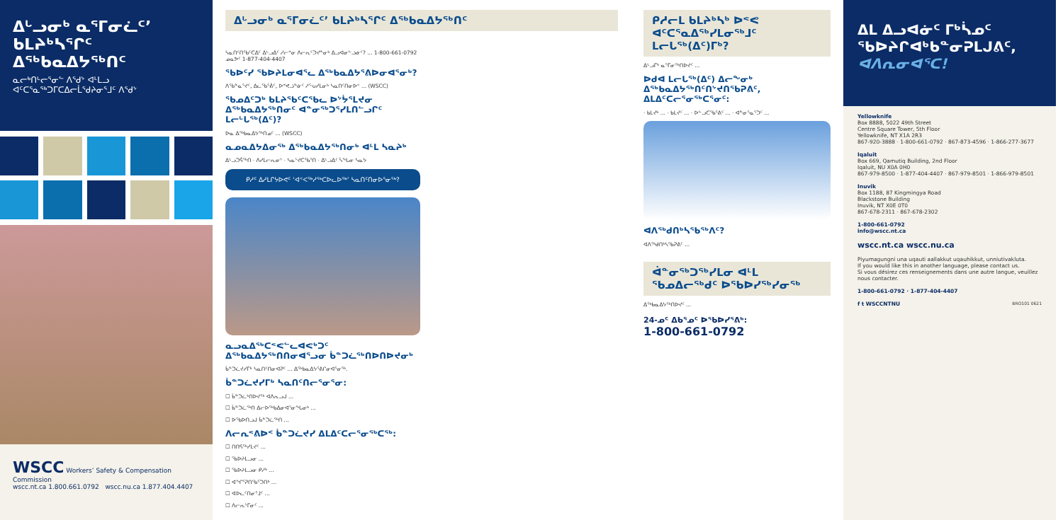ᐃᒡᓗᓂᒃ ᓇᕐᒥᓂᓛᑦ’ ᑲᒪᔨᒃᓴᕐᒋᑦ ᐃᖅᑲᓇᐃᔭᖅᑎᑦ
ᓇᓕᒃᑎᒡᓕᕐᓂᓪ ᐱᖁᔾ ᐊᒻᒪᓗ ᐊᑦᑕᕐᓇᖅᑐᒥᑕᐃᓕᒫᖁᔨᓂᕐᒧᑦ ᐱᖁᔾ
WSCC Workers’ Safety & Compensation Commission
wscc.nt.ca 1.800.661.0792 wscc.nu.ca 1.877.404.4407
ᐃᒡᓗᓂᒃ ᓇᕐᒥᓂᓛᑦ’ ᑲᒪᔨᒃᓴᕐᒋᑦ ᐃᖅᑲᓇᐃᔭᖅᑎᑦ
ᓴᓇᑎᑦᑎᖃᑦᑕᐃᑦ ᐃᒡᓗᐃᑦ ᓱᓕᕝᓂ ᐱᓕᕆᑦᑐᔪᓐᓂᒃ ᐃᓗᐊᓂᓪᓘᓃᑦ? ... 1-800-661-0792 ᓄᓇᕗᑦ 1-877-404-4407
ᖃᐅᑦᓯ ᖃᐅᔨᒪᓂᐊᕐᓚ ᐃᖅᑲᓇᐃᔭᕐᕕᐅᓂᐊᕐᓂᒃ?
ᐱᖃᓐᓇᕐᔪᑦ, ᐃᓚᖃᕐᕖᑦ, ᐅᕝᕙᓘᓐᓃᑦ ᓱᕐᕃᓯᒪᓂᒃ ᓴᓇᑎᑦᑎᓂᐅᑉ ... (WSCC)
ᖃᓄᐃᑦᑐᒃ ᑲᒪᔨᖃᑦᑕᖃᓚ ᐅᔾᔮᕐᒪᔪᓂ ᐃᖅᑲᓇᐃᔭᖅᑎᓂᑦ ᐊᓐᓂᖅᑐᕐᓯᒪᑎᓪᓗᒋᑦ ᒪᓕᒡᒐᖅ(ᐃᑦ)?
ᐅᓇ ᐃᖅᑲᓇᐃᔭᖅᑎᓄᑦ ... (WSCC)
ᓇᓄᓇᐃᔭᐃᓂᖅ ᐃᖅᑲᓇᐃᔭᖅᑎᓂᒃ ᐊᒻᒪ ᓴᓇᔨᒃ
ᐃᒡᓗᑐᕌᖅᑎ · ᐱᓯᒪᓕᕆᓂᔾ · ᓴᓇᔾᔪᑕᖃᕐᑎ · ᐃᒡᓗᐃᑦ ᓵᖓᓂ ᓴᓇᔭ
ᑭᓱᑦ ᐃᓱᒪᒋᔭᐅᕙᑦ ‘ᐊᑉᐸᖅᓱᖅᑕᐅᓚᐅᖅ’ ᓴᓇᑎᑦᑎᓂᐅᕐᓂᖅ?
ᓇᓗᓇᐃᖅᑕᕝᕙᓪᓚᐊᕙᒃᑐᑦ ᐃᖅᑲᓇᐃᔭᖅᑎᑎᓂᐊᕐᓗᓂ ᑳᓐᑐᓛᖅᑎᐅᑎᐅᔪᓂᒃ
ᑳᓐᑐᓛᔪᓯᒥᒃ ᓴᓇᑎᑦᑎᓂᐊᕈᑦ ... ᐃᖅᑲᓇᐃᔭᕐᕕᒋᓂᐊᕐᓂᖅ.
ᑳᓐᑐᓛᔪᓯᒥᒃ ᓴᓇᑎᑦᑎᓕᕐᓂᕐᓂ:
☐ ᑳᓐᑐᓛᒃᑎᐅᔪᖅ ᐊᐱᕆᓗᒍ ...
☐ ᑳᓐᑐᓛᖅᑎ ᐃᓕᐅᖅᑲᐃᓂᐊᕐᓂᖓᓂᒃ ...
☐ ᐅᖃᐅᑎᓗᒍ ᑳᓐᑐᓛᖅᑎ ...
ᐱᓕᕆᕝᕕᐅᑉ ᑳᓐᑐᓛᔪᓯ ᐃᒪᐃᑦᑕᓕᕐᓂᖅᑕᖅ:
☐ ᑎᑎᕋᖅᓯᒪᔪᑦ ...
☐ ᖃᐅᔨᒪᓗᓂ ...
☐ ᖃᐅᔨᒪᓗᓂ ᑭᓱᒃ ...
☐ ᐊᖏᕐᕈᑎᖃᕐᑐᑎᒃ ...
☐ ᐊᐅᓚᑦᑎᓂᕐᒧᑦ ...
☐ ᐱᓕᕆᔾᒥᓂᑦ ...
ᑭᓱᓕᒪ ᑲᒪᔨᒃᓴᒃ ᐅᕝᕙ ᐊᑦᑕᕐᓇᐃᖅᓯᒪᓂᖅᒧᑦ ᒪᓕᒐᖅ(ᐃᑦ)ᒥᒃ?
ᐃᒡᓗᒥᒃ ᓇᕐᒥᓂᖅᑎᐅᔪᑦ ...
ᐅᑯᐊ ᒪᓕᒐᖅ(ᐃᑦ) ᐃᓕᖕᓂᒃ ᐃᖅᑲᓇᐃᔭᖅᑎᑦᑎᔾᔪᑎᖃᕈᕕᑦ, ᐃᒪᐃᑦᑕᓕᕐᓂᖅᑕᕐᓂᑦ:
· ᑲᒪᔪᒃ ... · ᑲᒪᔪᑦ ... · ᐅᓪᓗᑕᖃᕐᕕᑦ ... · ᐊᓐᓂᕐᓇᕐᑐᑦ ...
ᐊᐱᖅᑯᑎᒃᓴᖃᖅᐱᑦ?
ᐊᐱᖅᑯᑎᒃᓴᖃᕈᕕᑦ ...
ᐋᓐᓂᖅᑐᖅᓯᒪᓂ ᐊᒻᒪ ᖃᓄᐃᓕᖅᑯᑦ ᐅᖃᐅᓯᖅᓯᓂᖅ
ᐃᖅᑲᓇᐃᔭᖅᑎᐅᔪᑦ ...
24-ᓄᑦ ᐃᑲᕐᓄᑦ ᐅᖃᐅᓯᕐᕕᒃ:
1-800-661-0792
ᐃᒪ ᐃᓗᐊᓃᑦ ᒥᒃᓵᓄᑦ ᖃᐅᔨᒋᐊᒃᑲᓐᓂᕈᒪᒍᕕᑦ, ᐊᐱᕆᓂᐊᕐᑕ!
Yellowknife
Box 8888, 5022 49th Street
Centre Square Tower, 5th Floor
Yellowknife, NT X1A 2R3
867-920-3888 · 1-800-661-0792 · 867-873-4596 · 1-866-277-3677
Iqaluit
Box 669, Qamutiq Building, 2nd Floor
Iqaluit, NU X0A 0H0
867-979-8500 · 1-877-404-4407 · 867-979-8501 · 1-866-979-8501
Inuvik
Box 1188, 87 Kingmingya Road
Blackstone Building
Inuvik, NT X0E 0T0
867-678-2311 · 867-678-2302
1-800-661-0792
info@wscc.nt.ca
wscc.nt.ca wscc.nu.ca
Piyumagungni una uqauti aallakkut uqauhikkut, unniutivakluta.
If you would like this in another language, please contact us.
Si vous désirez ces renseignements dans une autre langue, veuillez nous contacter.
1-800-661-0792 · 1-877-404-4407
f t WSCCNTNU BRO101 0621